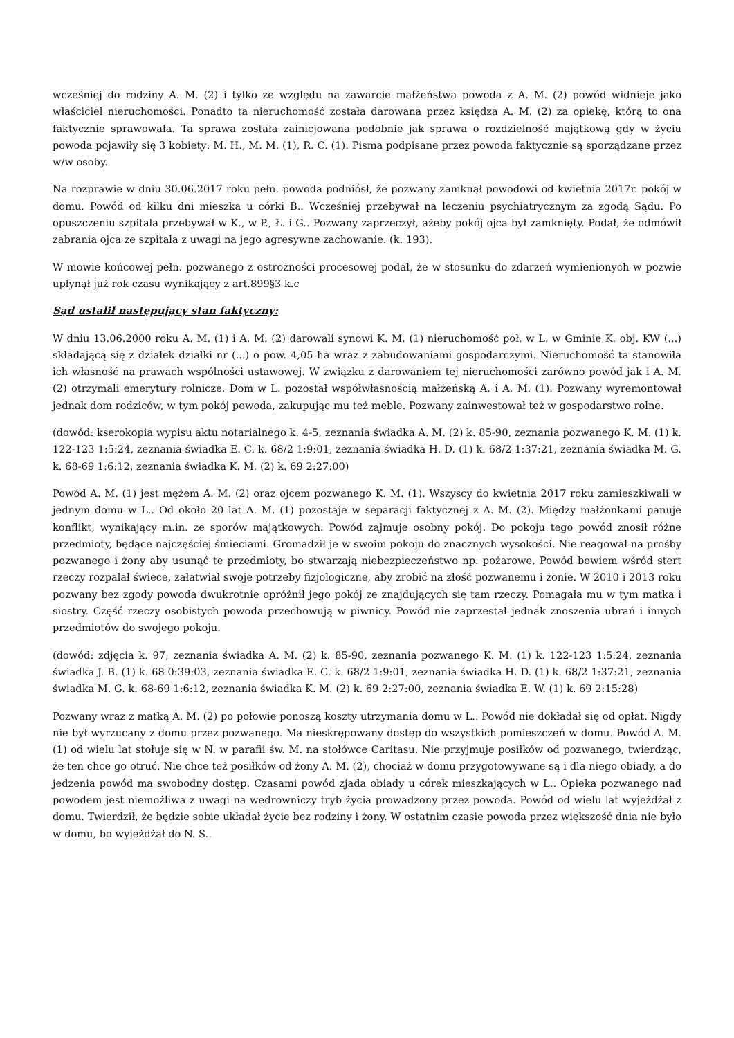wcześniej do rodziny A. M. (2) i tylko ze względu na zawarcie małżeństwa powoda z A. M. (2) powód widnieje jako właściciel nieruchomości. Ponadto ta nieruchomość została darowana przez księdza A. M. (2) za opiekę, którą to ona faktycznie sprawowała. Ta sprawa została zainicjowana podobnie jak sprawa o rozdzielność majątkową gdy w życiu powoda pojawiły się 3 kobiety: M. H., M. M. (1), R. C. (1). Pisma podpisane przez powoda faktycznie są sporządzane przez w/w osoby.
Na rozprawie w dniu 30.06.2017 roku pełn. powoda podniósł, że pozwany zamknął powodowi od kwietnia 2017r. pokój w domu. Powód od kilku dni mieszka u córki B.. Wcześniej przebywał na leczeniu psychiatrycznym za zgodą Sądu. Po opuszczeniu szpitala przebywał w K., w P., Ł. i G.. Pozwany zaprzeczył, ażeby pokój ojca był zamknięty. Podał, że odmówił zabrania ojca ze szpitala z uwagi na jego agresywne zachowanie. (k. 193).
W mowie końcowej pełn. pozwanego z ostrożności procesowej podał, że w stosunku do zdarzeń wymienionych w pozwie upłynął już rok czasu wynikający z art.899§3 k.c
Sąd ustalił następujący stan faktyczny:
W dniu 13.06.2000 roku A. M. (1) i A. M. (2) darowali synowi K. M. (1) nieruchomość poł. w L. w Gminie K. obj. KW (...) składającą się z działek działki nr (...) o pow. 4,05 ha wraz z zabudowaniami gospodarczymi. Nieruchomość ta stanowiła ich własność na prawach wspólności ustawowej. W związku z darowaniem tej nieruchomości zarówno powód jak i A. M. (2) otrzymali emerytury rolnicze. Dom w L. pozostał współwłasnością małżeńską A. i A. M. (1). Pozwany wyremontował jednak dom rodziców, w tym pokój powoda, zakupując mu też meble. Pozwany zainwestował też w gospodarstwo rolne.
(dowód: kserokopia wypisu aktu notarialnego k. 4-5, zeznania świadka A. M. (2) k. 85-90, zeznania pozwanego K. M. (1) k. 122-123 1:5:24, zeznania świadka E. C. k. 68/2 1:9:01, zeznania świadka H. D. (1) k. 68/2 1:37:21, zeznania świadka M. G. k. 68-69 1:6:12, zeznania świadka K. M. (2) k. 69 2:27:00)
Powód A. M. (1) jest mężem A. M. (2) oraz ojcem pozwanego K. M. (1). Wszyscy do kwietnia 2017 roku zamieszkiwali w jednym domu w L.. Od około 20 lat A. M. (1) pozostaje w separacji faktycznej z A. M. (2). Między małżonkami panuje konflikt, wynikający m.in. ze sporów majątkowych. Powód zajmuje osobny pokój. Do pokoju tego powód znosił różne przedmioty, będące najczęściej śmieciami. Gromadził je w swoim pokoju do znacznych wysokości. Nie reagował na prośby pozwanego i żony aby usunąć te przedmioty, bo stwarzają niebezpieczeństwo np. pożarowe. Powód bowiem wśród stert rzeczy rozpalał świece, załatwiał swoje potrzeby fizjologiczne, aby zrobić na złość pozwanemu i żonie. W 2010 i 2013 roku pozwany bez zgody powoda dwukrotnie opróżnił jego pokój ze znajdujących się tam rzeczy. Pomagała mu w tym matka i siostry. Część rzeczy osobistych powoda przechowują w piwnicy. Powód nie zaprzestał jednak znoszenia ubrań i innych przedmiotów do swojego pokoju.
(dowód: zdjęcia k. 97, zeznania świadka A. M. (2) k. 85-90, zeznania pozwanego K. M. (1) k. 122-123 1:5:24, zeznania świadka J. B. (1) k. 68 0:39:03, zeznania świadka E. C. k. 68/2 1:9:01, zeznania świadka H. D. (1) k. 68/2 1:37:21, zeznania świadka M. G. k. 68-69 1:6:12, zeznania świadka K. M. (2) k. 69 2:27:00, zeznania świadka E. W. (1) k. 69 2:15:28)
Pozwany wraz z matką A. M. (2) po połowie ponoszą koszty utrzymania domu w L.. Powód nie dokładał się od opłat. Nigdy nie był wyrzucany z domu przez pozwanego. Ma nieskrępowany dostęp do wszystkich pomieszczeń w domu. Powód A. M. (1) od wielu lat stołuje się w N. w parafii św. M. na stołówce Caritasu. Nie przyjmuje posiłków od pozwanego, twierdząc, że ten chce go otruć. Nie chce też posiłków od żony A. M. (2), chociaż w domu przygotowywane są i dla niego obiady, a do jedzenia powód ma swobodny dostęp. Czasami powód zjada obiady u córek mieszkających w L.. Opieka pozwanego nad powodem jest niemożliwa z uwagi na wędrowniczy tryb życia prowadzony przez powoda. Powód od wielu lat wyjeżdżał z domu. Twierdził, że będzie sobie układał życie bez rodziny i żony. W ostatnim czasie powoda przez większość dnia nie było w domu, bo wyjeżdżał do N. S..